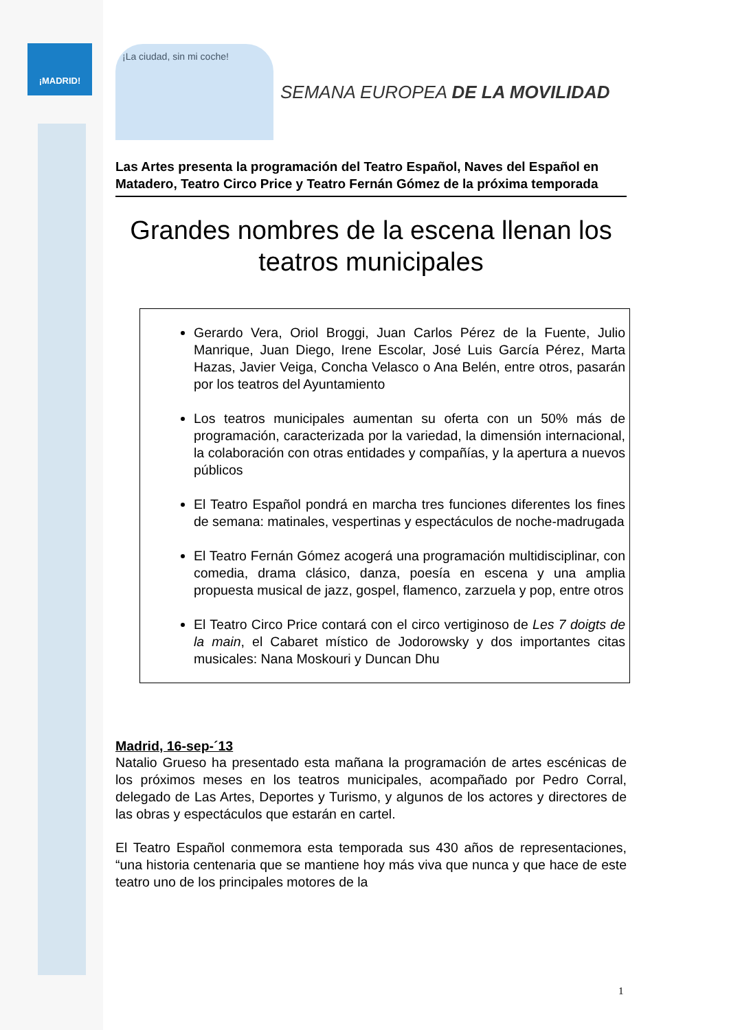¡MADRID!
¡La ciudad, sin mi coche!
SEMANA EUROPEA DE LA MOVILIDAD
Las Artes presenta la programación del Teatro Español, Naves del Español en Matadero, Teatro Circo Price y Teatro Fernán Gómez de la próxima temporada
Grandes nombres de la escena llenan los teatros municipales
Gerardo Vera, Oriol Broggi, Juan Carlos Pérez de la Fuente, Julio Manrique, Juan Diego, Irene Escolar, José Luis García Pérez, Marta Hazas, Javier Veiga, Concha Velasco o Ana Belén, entre otros, pasarán por los teatros del Ayuntamiento
Los teatros municipales aumentan su oferta con un 50% más de programación, caracterizada por la variedad, la dimensión internacional, la colaboración con otras entidades y compañías, y la apertura a nuevos públicos
El Teatro Español pondrá en marcha tres funciones diferentes los fines de semana: matinales, vespertinas y espectáculos de noche-madrugada
El Teatro Fernán Gómez acogerá una programación multidisciplinar, con comedia, drama clásico, danza, poesía en escena y una amplia propuesta musical de jazz, gospel, flamenco, zarzuela y pop, entre otros
El Teatro Circo Price contará con el circo vertiginoso de Les 7 doigts de la main, el Cabaret místico de Jodorowsky y dos importantes citas musicales: Nana Moskouri y Duncan Dhu
Madrid, 16-sep-´13
Natalio Grueso ha presentado esta mañana la programación de artes escénicas de los próximos meses en los teatros municipales, acompañado por Pedro Corral, delegado de Las Artes, Deportes y Turismo, y algunos de los actores y directores de las obras y espectáculos que estarán en cartel.
El Teatro Español conmemora esta temporada sus 430 años de representaciones, “una historia centenaria que se mantiene hoy más viva que nunca y que hace de este teatro uno de los principales motores de la
1